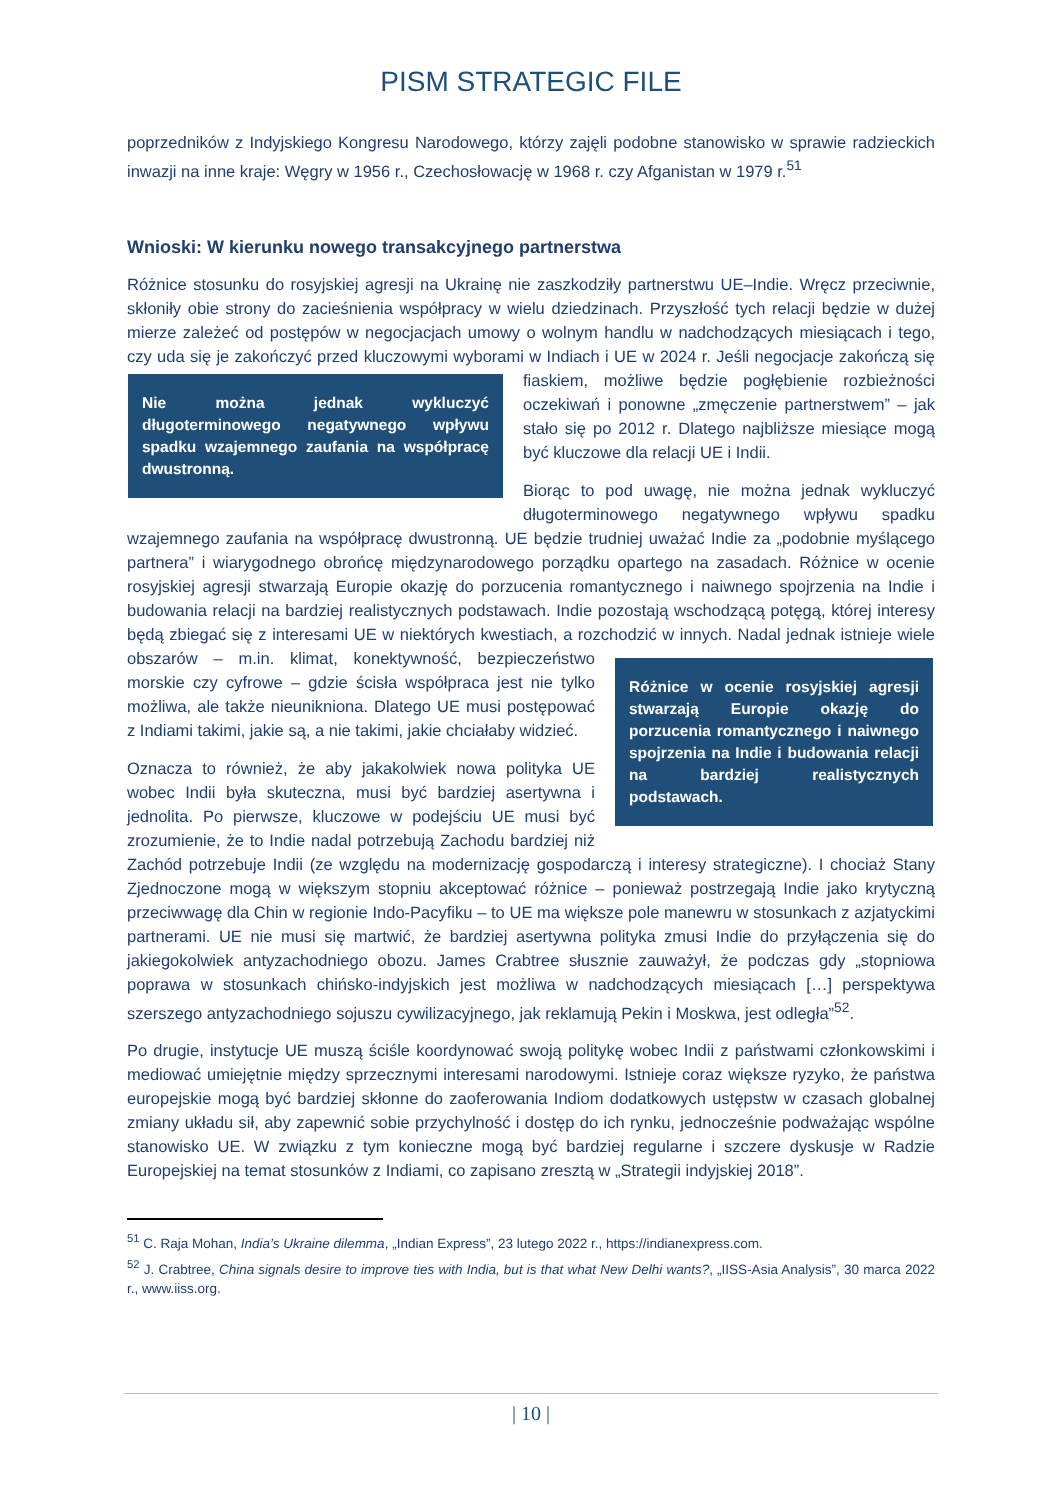PISM STRATEGIC FILE
poprzedników z Indyjskiego Kongresu Narodowego, którzy zajęli podobne stanowisko w sprawie radzieckich inwazji na inne kraje: Węgry w 1956 r., Czechosłowację w 1968 r. czy Afganistan w 1979 r.<sup>51</sup>
Wnioski: W kierunku nowego transakcyjnego partnerstwa
Różnice stosunku do rosyjskiej agresji na Ukrainę nie zaszkodziły partnerstwu UE–Indie. Wręcz przeciwnie, skłoniły obie strony do zacieśnienia współpracy w wielu dziedzinach. Przyszłość tych relacji będzie w dużej mierze zależeć od postępów w negocjacjach umowy o wolnym handlu w nadchodzących miesiącach i tego, czy uda się je zakończyć przed kluczowymi wyborami w Indiach i UE w 2024 r. Jeśli negocjacje zakończą się fiaskiem, możliwe będzie pogłębienie rozbieżności Nie można jednak wykluczyć długoterminowego negatywnego wpływu spadku wzajemnego zaufania na współpracę dwustronną. oczekiwań i ponowne „zmęczenie partnerstwem” – jak stało się po 2012 r. Dlatego najbliższe miesiące mogą być kluczowe dla relacji UE i Indii.
Biorąc to pod uwagę, nie można jednak wykluczyć długoterminowego negatywnego wpływu spadku wzajemnego zaufania na współpracę dwustronną. UE będzie trudniej uważać Indie za „podobnie myślącego partnera” i wiarygodnego obrońcę międzynarodowego porządku opartego na zasadach. Różnice w ocenie rosyjskiej agresji stwarzają Europie okazję do porzucenia romantycznego i naiwnego spojrzenia na Indie i budowania relacji na bardziej realistycznych podstawach. Indie pozostają wschodzącą potęgą, której interesy będą zbiegać się z interesami UE w niektórych kwestiach, a rozchodzić w innych. Nadal jednak istnieje wiele obszarów – m.in. klimat, konektywność, Różnice w ocenie rosyjskiej agresji stwarzają Europie okazję do porzucenia romantycznego i naiwnego spojrzenia na Indie i budowania relacji na bardziej realistycznych podstawach. bezpieczeństwo morskie czy cyfrowe – gdzie ścisła współpraca jest nie tylko możliwa, ale także nieunikniona. Dlatego UE musi postępować z Indiami takimi, jakie są, a nie takimi, jakie chciałaby widzieć.
Oznacza to również, że aby jakakolwiek nowa polityka UE wobec Indii była skuteczna, musi być bardziej asertywna i jednolita. Po pierwsze, kluczowe w podejściu UE musi być zrozumienie, że to Indie nadal potrzebują Zachodu bardziej niż Zachód potrzebuje Indii (ze względu na modernizację gospodarczą i interesy strategiczne). I chociaż Stany Zjednoczone mogą w większym stopniu akceptować różnice – ponieważ postrzegają Indie jako krytyczną przeciwwagę dla Chin w regionie Indo-Pacyfiku – to UE ma większe pole manewru w stosunkach z azjatyckimi partnerami. UE nie musi się martwić, że bardziej asertywna polityka zmusi Indie do przyłączenia się do jakiegokolwiek antyzachodniego obozu. James Crabtree słusznie zauważył, że podczas gdy „stopniowa poprawa w stosunkach chińsko-indyjskich jest możliwa w nadchodzących miesiącach […] perspektywa szerszego antyzachodniego sojuszu cywilizacyjnego, jak reklamują Pekin i Moskwa, jest odległa”<sup>52</sup>.
Po drugie, instytucje UE muszą ściśle koordynować swoją politykę wobec Indii z państwami członkowskimi i mediować umiejętnie między sprzecznymi interesami narodowymi. Istnieje coraz większe ryzyko, że państwa europejskie mogą być bardziej skłonne do zaoferowania Indiom dodatkowych ustępstw w czasach globalnej zmiany układu sił, aby zapewnić sobie przychylność i dostęp do ich rynku, jednocześnie podważając wspólne stanowisko UE. W związku z tym konieczne mogą być bardziej regularne i szczere dyskusje w Radzie Europejskiej na temat stosunków z Indiami, co zapisano zresztą w „Strategii indyjskiej 2018”.
<sup>51</sup> C. Raja Mohan, India’s Ukraine dilemma, „Indian Express”, 23 lutego 2022 r., https://indianexpress.com.
<sup>52</sup> J. Crabtree, China signals desire to improve ties with India, but is that what New Delhi wants?, „IISS-Asia Analysis”, 30 marca 2022 r., www.iiss.org.
| 10 |